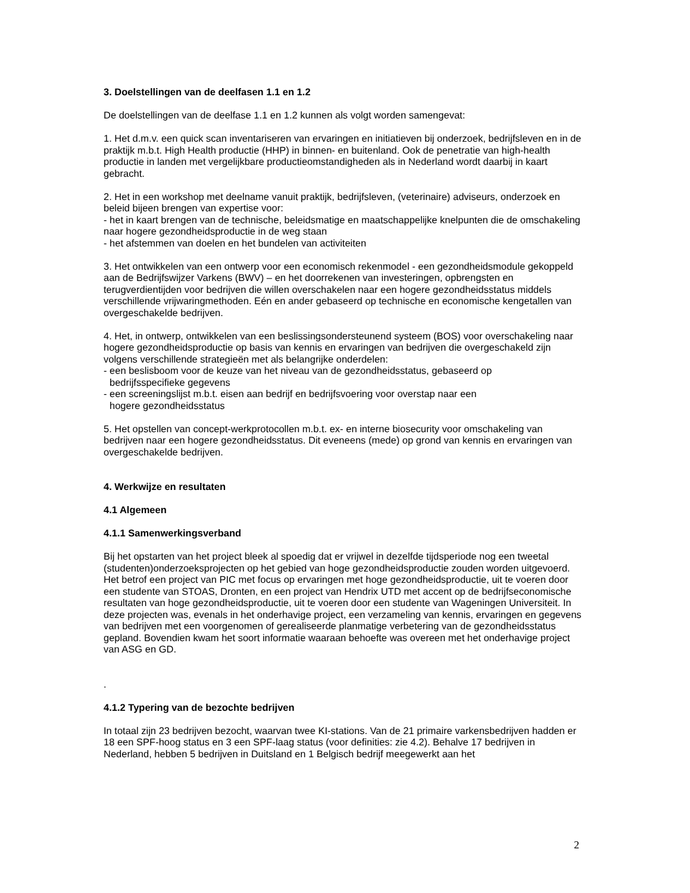3. Doelstellingen van de deelfasen 1.1 en 1.2
De doelstellingen van de deelfase 1.1 en 1.2 kunnen als volgt worden samengevat:
1. Het d.m.v. een quick scan inventariseren van ervaringen en initiatieven bij onderzoek, bedrijfsleven en in de praktijk m.b.t. High Health productie (HHP) in binnen- en buitenland. Ook de penetratie van high-health productie in landen met vergelijkbare productieomstandigheden als in Nederland wordt daarbij in kaart gebracht.
2. Het in een workshop met deelname vanuit praktijk, bedrijfsleven, (veterinaire) adviseurs, onderzoek en beleid bijeen brengen van expertise voor:
- het in kaart brengen van de technische, beleidsmatige en maatschappelijke knelpunten die de omschakeling naar hogere gezondheidsproductie in de weg staan
- het afstemmen van doelen en het bundelen van activiteiten
3. Het ontwikkelen van een ontwerp voor een economisch rekenmodel - een gezondheidsmodule gekoppeld aan de Bedrijfswijzer Varkens (BWV) – en het doorrekenen van investeringen, opbrengsten en terugverdientijden voor bedrijven die willen overschakelen naar een hogere gezondheidsstatus middels verschillende vrijwaringmethoden. Eén en ander gebaseerd op technische en economische kengetallen van overgeschakelde bedrijven.
4. Het, in ontwerp, ontwikkelen van een beslissingsondersteunend systeem (BOS) voor overschakeling naar hogere gezondheidsproductie op basis van kennis en ervaringen van bedrijven die overgeschakeld zijn volgens verschillende strategieën met als belangrijke onderdelen:
- een beslisboom voor de keuze van het niveau van de gezondheidsstatus, gebaseerd op
bedrijfsspecifieke gegevens
- een screeningslijst m.b.t. eisen aan bedrijf en bedrijfsvoering voor overstap naar een
hogere gezondheidsstatus
5. Het opstellen van concept-werkprotocollen m.b.t. ex- en interne biosecurity voor omschakeling van bedrijven naar een hogere gezondheidsstatus. Dit eveneens (mede) op grond van kennis en ervaringen van overgeschakelde bedrijven.
4. Werkwijze en resultaten
4.1 Algemeen
4.1.1 Samenwerkingsverband
Bij het opstarten van het project bleek al spoedig dat er vrijwel in dezelfde tijdsperiode nog een tweetal (studenten)onderzoeksprojecten op het gebied van hoge gezondheidsproductie zouden worden uitgevoerd. Het betrof een project van PIC met focus op ervaringen met hoge gezondheidsproductie, uit te voeren door een studente van STOAS, Dronten, en een project van Hendrix UTD met accent op de bedrijfseconomische resultaten van hoge gezondheidsproductie, uit te voeren door een studente van Wageningen Universiteit. In deze projecten was, evenals in het onderhavige project, een verzameling van kennis, ervaringen en gegevens van bedrijven met een voorgenomen of gerealiseerde planmatige verbetering van de gezondheidsstatus gepland. Bovendien kwam het soort informatie waaraan behoefte was overeen met het onderhavige project van ASG en GD.
.
4.1.2 Typering van de bezochte bedrijven
In totaal zijn 23 bedrijven bezocht, waarvan twee KI-stations. Van de 21 primaire varkensbedrijven hadden er 18 een SPF-hoog status en 3 een SPF-laag status (voor definities: zie 4.2). Behalve 17 bedrijven in Nederland, hebben 5 bedrijven in Duitsland en 1 Belgisch bedrijf meegewerkt aan het
2